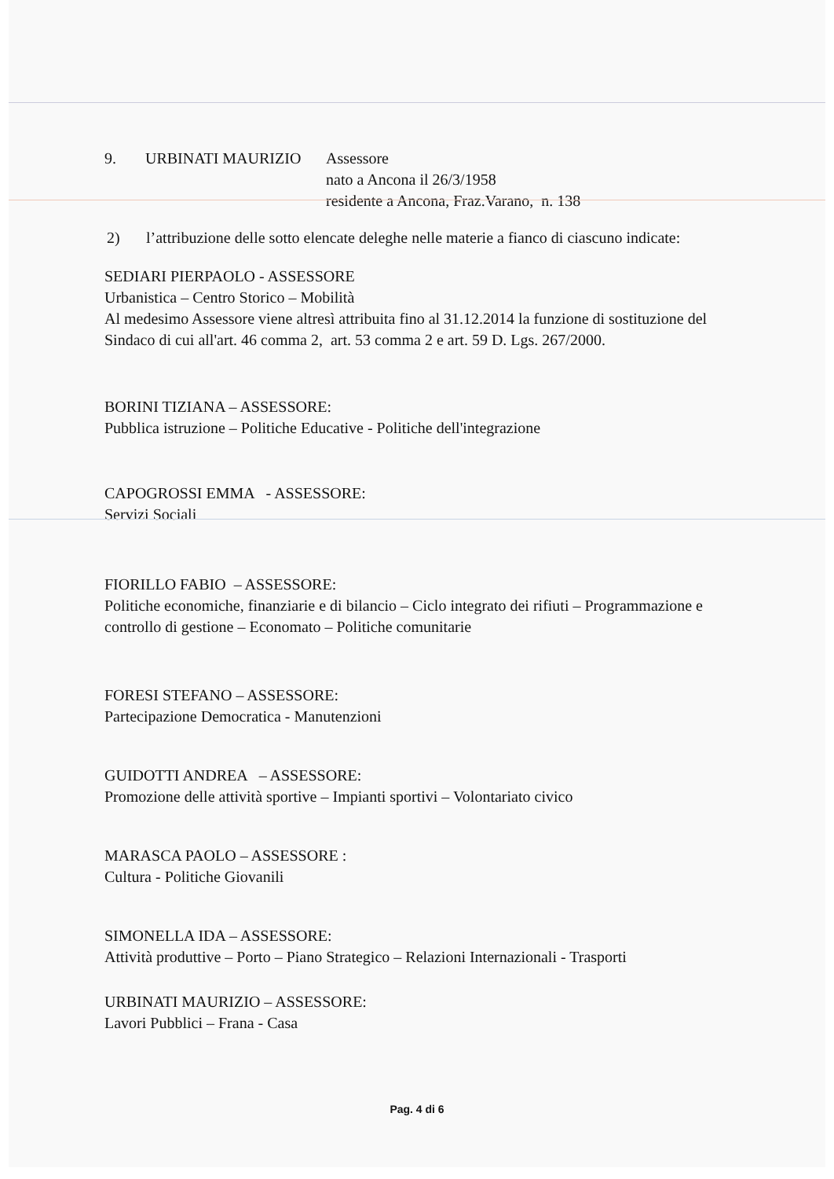9. URBINATI MAURIZIO Assessore
nato a Ancona il 26/3/1958
residente a Ancona, Fraz.Varano, n. 138
2) l’attribuzione delle sotto elencate deleghe nelle materie a fianco di ciascuno indicate:
SEDIARI PIERPAOLO - ASSESSORE
Urbanistica – Centro Storico – Mobilità
Al medesimo Assessore viene altresì attribuita fino al 31.12.2014 la funzione di sostituzione del Sindaco di cui all'art. 46 comma 2, art. 53 comma 2 e art. 59 D. Lgs. 267/2000.
BORINI TIZIANA – ASSESSORE:
Pubblica istruzione – Politiche Educative - Politiche dell'integrazione
CAPOGROSSI EMMA - ASSESSORE:
Servizi Sociali
FIORILLO FABIO – ASSESSORE:
Politiche economiche, finanziarie e di bilancio – Ciclo integrato dei rifiuti – Programmazione e controllo di gestione – Economato – Politiche comunitarie
FORESI STEFANO – ASSESSORE:
Partecipazione Democratica - Manutenzioni
GUIDOTTI ANDREA – ASSESSORE:
Promozione delle attività sportive – Impianti sportivi – Volontariato civico
MARASCA PAOLO – ASSESSORE :
Cultura - Politiche Giovanili
SIMONELLA IDA – ASSESSORE:
Attività produttive – Porto – Piano Strategico – Relazioni Internazionali - Trasporti
URBINATI MAURIZIO – ASSESSORE:
Lavori Pubblici – Frana - Casa
Pag. 4 di 6